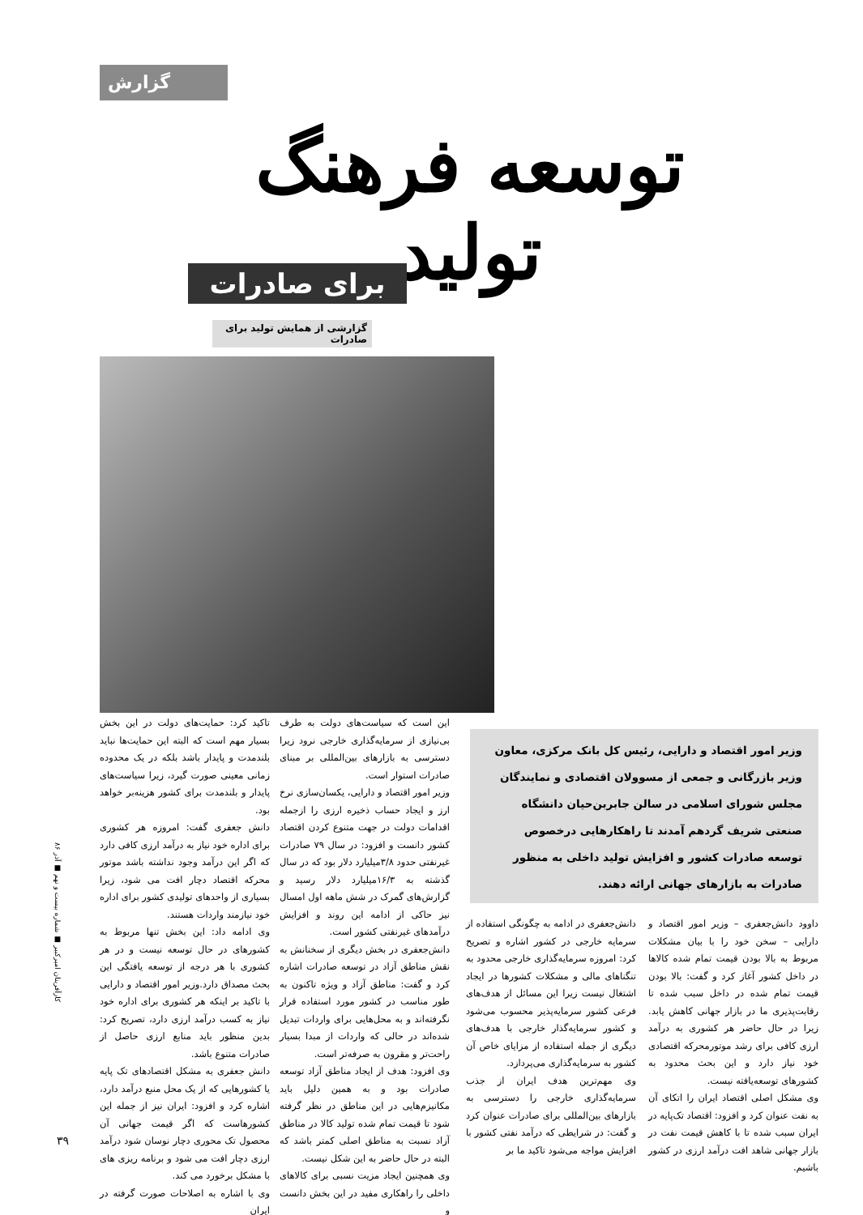گزارش
توسعه فرهنگ تولید
برای صادرات
گزارشی از همایش تولید برای صادرات
وزیر امور اقتصاد و دارایی، رئیس کل بانک مرکزی، معاون وزیر بازرگانی و جمعی از مسوولان اقتصادی و نمایندگان مجلس شورای اسلامی در سالن جابربن‌حیان دانشگاه صنعتی شریف گردهم آمدند تا راهکارهایی درخصوص توسعه صادرات کشور و افزایش تولید داخلی به منظور صادرات به بازارهای جهانی ارائه دهند.
تاکید کرد: حمایت‌های دولت در این بخش بسیار مهم است که البته این حمایت‌ها نباید بلندمدت و پایدار باشد بلکه در یک محدوده زمانی معینی صورت گیرد، زیرا سیاست‌های پایدار و بلندمدت برای کشور هزینه‌بر خواهد بود.
دانش جعفری گفت: امروزه هر کشوری برای اداره خود نیاز به درآمد ارزی کافی دارد که اگر این درآمد وجود نداشته باشد موتور محرکه اقتصاد دچار افت می شود، زیرا بسیاری از واحدهای تولیدی کشور برای اداره خود نیازمند واردات هستند.
وی ادامه داد: این بخش تنها مربوط به کشورهای در حال توسعه نیست و در هر کشوری با هر درجه از توسعه یافتگی این بحث مصداق دارد.وزیر امور اقتصاد و دارایی با تاکید بر اینکه هر کشوری برای اداره خود نیاز به کسب درآمد ارزی دارد، تصریح کرد: بدین منظور باید منابع ارزی حاصل از صادرات متنوع باشد.
دانش جعفری به مشکل اقتصادهای تک پایه یا کشورهایی که از یک محل منبع درآمد دارد، اشاره کرد و افزود: ایران نیز از جمله این کشورهاست که اگر قیمت جهانی آن محصول تک محوری دچار نوسان شود درآمد ارزی دچار افت می شود و برنامه ریزی های با مشکل برخورد می کند.
وی با اشاره به اصلاحات صورت گرفته در ایران
این است که سیاست‌های دولت به طرف بی‌نیازی از سرمایه‌گذاری خارجی نرود زیرا دسترسی به بازارهای بین‌المللی بر مبنای صادرات استوار است.
وزیر امور اقتصاد و دارایی، یکسان‌سازی نرخ ارز و ایجاد حساب ذخیره ارزی را ازجمله اقدامات دولت در جهت متنوع کردن اقتصاد کشور دانست و افزود: در سال ۷۹ صادرات غیرنفتی حدود ۳/۸میلیارد دلار بود که در سال گذشته به ۱۶/۳میلیارد دلار رسید و گزارش‌های گمرک در شش ماهه اول امسال نیز حاکی از ادامه این روند و افزایش درآمدهای غیرنفتی کشور است.
دانش‌جعفری در بخش دیگری از سخنانش به نقش مناطق آزاد در توسعه صادرات اشاره کرد و گفت: مناطق آزاد و ویژه تاکنون به طور مناسب در کشور مورد استفاده قرار نگرفته‌اند و به محل‌هایی برای واردات تبدیل شده‌اند در حالی که واردات از مبدا بسیار راحت‌تر و مقرون به صرفه‌تر است.
وی افزود: هدف از ایجاد مناطق آزاد توسعه صادرات بود و به همین دلیل باید مکانیزم‌هایی در این مناطق در نظر گرفته شود تا قیمت تمام شده تولید کالا در مناطق آزاد نسبت به مناطق اصلی کمتر باشد که البته در حال حاضر به این شکل نیست.
وی همچنین ایجاد مزیت نسبی برای کالاهای داخلی را راهکاری مفید در این بخش دانست و
دانش‌جعفری در ادامه به چگونگی استفاده از سرمایه خارجی در کشور اشاره و تصریح کرد: امروزه سرمایه‌گذاری خارجی محدود به تنگناهای مالی و مشکلات کشورها در ایجاد اشتغال نیست زیرا این مسائل از هدف‌های فرعی کشور سرمایه‌پذیر محسوب می‌شود و کشور سرمایه‌گذار خارجی با هدف‌های دیگری از جمله استفاده از مزایای خاص آن کشور به سرمایه‌گذاری می‌پردازد.
وی مهم‌ترین هدف ایران از جذب سرمایه‌گذاری خارجی را دسترسی به بازارهای بین‌المللی برای صادرات عنوان کرد و گفت: در شرایطی که درآمد نفتی کشور با افزایش مواجه می‌شود تاکید ما بر
داوود دانش‌جعفری – وزیر امور اقتصاد و دارایی – سخن خود را با بیان مشکلات مربوط به بالا بودن قیمت تمام شده کالاها در داخل کشور آغاز کرد و گفت: بالا بودن قیمت تمام شده در داخل سبب شده تا رقابت‌پذیری ما در بازار جهانی کاهش یابد. زیرا در حال حاضر هر کشوری به درآمد ارزی کافی برای رشد موتورمحرکه اقتصادی خود نیاز دارد و این بحث محدود به کشورهای توسعه‌یافته نیست.
وی مشکل اصلی اقتصاد ایران را اتکای آن به نفت عنوان کرد و افزود: اقتصاد تک‌پایه در ایران سبب شده تا با کاهش قیمت نفت در بازار جهانی شاهد افت درآمد ارزی در کشور باشیم.
کارآفرینان امیرکبیر ■ شماره بیست و نهم ■ آذر ۸۶
۳۹